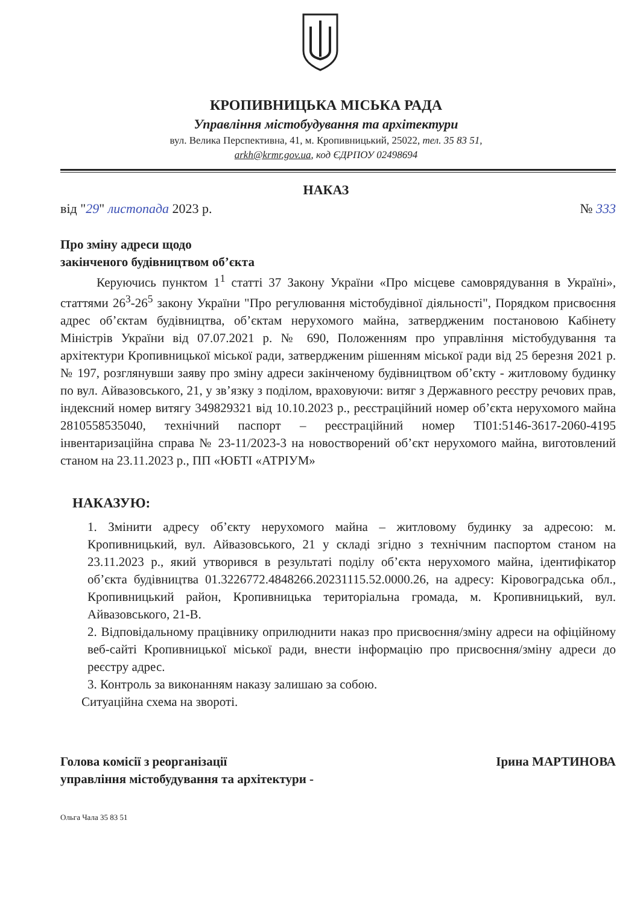КРОПИВНИЦЬКА МІСЬКА РАДА
Управління містобудування та архітектури
вул. Велика Перспективна, 41, м. Кропивницький, 25022, тел. 35 83 51,
arkh@krmr.gov.ua, код ЄДРПОУ 02498694
НАКАЗ
від "29" листопада 2023 р. № 333
Про зміну адреси щодо
закінченого будівництвом об’єкта
Керуючись пунктом 1<sup>1</sup> статті 37 Закону України «Про місцеве самоврядування в Україні», статтями 26<sup>3</sup>-26<sup>5</sup> закону України "Про регулювання містобудівної діяльності", Порядком присвоєння адрес об’єктам будівництва, об’єктам нерухомого майна, затвердженим постановою Кабінету Міністрів України від 07.07.2021 р. № 690, Положенням про управління містобудування та архітектури Кропивницької міської ради, затвердженим рішенням міської ради від 25 березня 2021 р. № 197, розглянувши заяву про зміну адреси закінченому будівництвом об’єкту - житловому будинку по вул. Айвазовського, 21, у зв’язку з поділом, враховуючи: витяг з Державного реєстру речових прав, індексний номер витягу 349829321 від 10.10.2023 р., реєстраційний номер об’єкта нерухомого майна 2810558535040, технічний паспорт – реєстраційний номер ТІ01:5146-3617-2060-4195 інвентаризаційна справа № 23-11/2023-3 на новостворений об’єкт нерухомого майна, виготовлений станом на 23.11.2023 р., ПП «ЮБТІ «АТРІУМ»
НАКАЗУЮ:
1. Змінити адресу об’єкту нерухомого майна – житловому будинку за адресою: м. Кропивницький, вул. Айвазовського, 21 у складі згідно з технічним паспортом станом на 23.11.2023 р., який утворився в результаті поділу об’єкта нерухомого майна, ідентифікатор об’єкта будівництва 01.3226772.4848266.20231115.52.0000.26, на адресу: Кіровоградська обл., Кропивницький район, Кропивницька територіальна громада, м. Кропивницький, вул. Айвазовського, 21-В.
2. Відповідальному працівнику оприлюднити наказ про присвоєння/зміну адреси на офіційному веб-сайті Кропивницької міської ради, внести інформацію про присвоєння/зміну адреси до реєстру адрес.
3. Контроль за виконанням наказу залишаю за собою.
Ситуаційна схема на звороті.
Голова комісії з реорганізації
управління містобудування та архітектури -
Ірина МАРТИНОВА
Ольга Чала 35 83 51